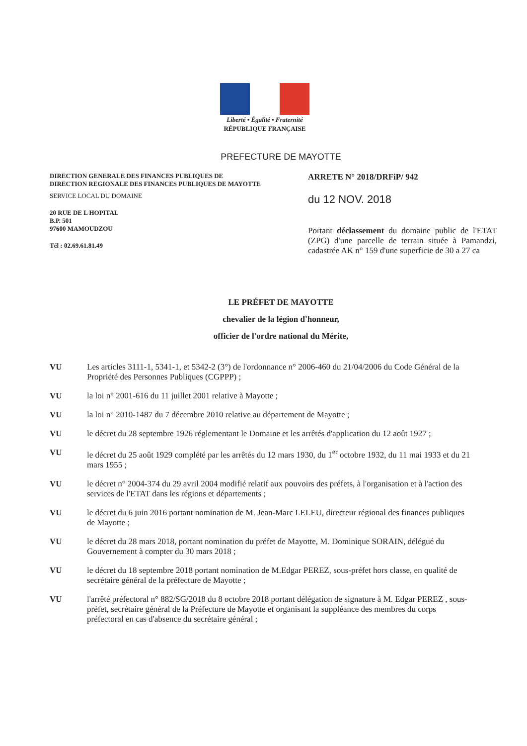Liberté • Égalité • Fraternité
RÉPUBLIQUE FRANÇAISE
PREFECTURE DE MAYOTTE
DIRECTION GENERALE DES FINANCES PUBLIQUES DE
DIRECTION REGIONALE DES FINANCES PUBLIQUES DE MAYOTTE
SERVICE LOCAL DU DOMAINE
20 RUE DE L HOPITAL
B.P. 501
97600 MAMOUDZOU
Tél : 02.69.61.81.49
ARRETE N° 2018/DRFiP/ 942
du 12 NOV. 2018
Portant déclassement du domaine public de l'ETAT (ZPG) d'une parcelle de terrain située à Pamandzi, cadastrée AK n° 159 d'une superficie de 30 a 27 ca
LE PRÉFET DE MAYOTTE
chevalier de la légion d'honneur,
officier de l'ordre national du Mérite,
VU Les articles 3111-1, 5341-1, et 5342-2 (3°) de l'ordonnance n° 2006-460 du 21/04/2006 du Code Général de la Propriété des Personnes Publiques (CGPPP) ;
VU la loi n° 2001-616 du 11 juillet 2001 relative à Mayotte ;
VU la loi n° 2010-1487 du 7 décembre 2010 relative au département de Mayotte ;
VU le décret du 28 septembre 1926 réglementant le Domaine et les arrêtés d'application du 12 août 1927 ;
VU le décret du 25 août 1929 complété par les arrêtés du 12 mars 1930, du 1<sup>er</sup> octobre 1932, du 11 mai 1933 et du 21 mars 1955 ;
VU le décret n° 2004-374 du 29 avril 2004 modifié relatif aux pouvoirs des préfets, à l'organisation et à l'action des services de l'ETAT dans les régions et départements ;
VU le décret du 6 juin 2016 portant nomination de M. Jean-Marc LELEU, directeur régional des finances publiques de Mayotte ;
VU le décret du 28 mars 2018, portant nomination du préfet de Mayotte, M. Dominique SORAIN, délégué du Gouvernement à compter du 30 mars 2018 ;
VU le décret du 18 septembre 2018 portant nomination de M.Edgar PEREZ, sous-préfet hors classe, en qualité de secrétaire général de la préfecture de Mayotte ;
VU l'arrêté préfectoral n° 882/SG/2018 du 8 octobre 2018 portant délégation de signature à M. Edgar PEREZ , sous-préfet, secrétaire général de la Préfecture de Mayotte et organisant la suppléance des membres du corps préfectoral en cas d'absence du secrétaire général ;